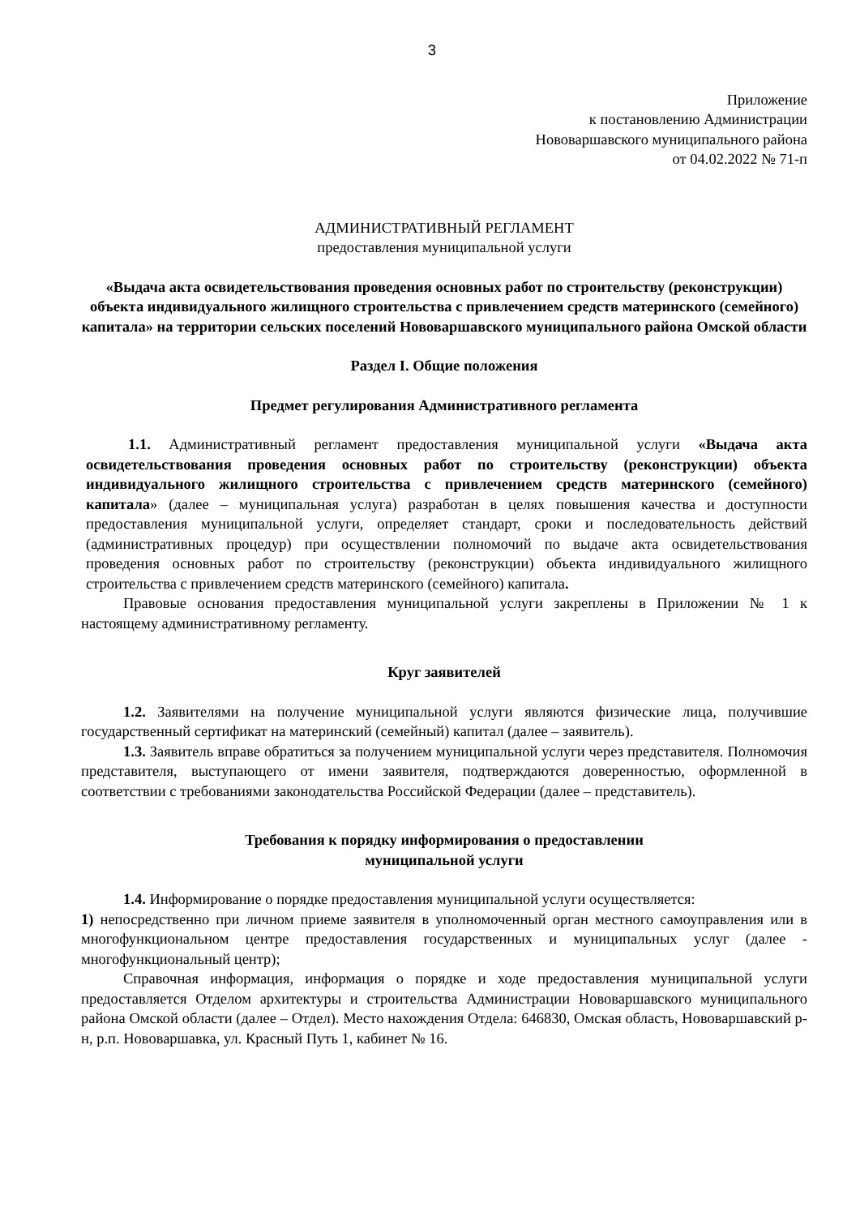3
Приложение
к постановлению Администрации
Нововаршавского муниципального района
от 04.02.2022 № 71-п
АДМИНИСТРАТИВНЫЙ РЕГЛАМЕНТ
предоставления муниципальной услуги
«Выдача акта освидетельствования проведения основных работ по строительству (реконструкции) объекта индивидуального жилищного строительства с привлечением средств материнского (семейного) капитала» на территории сельских поселений Нововаршавского муниципального района Омской области
Раздел I. Общие положения
Предмет регулирования Административного регламента
1.1. Административный регламент предоставления муниципальной услуги «Выдача акта освидетельствования проведения основных работ по строительству (реконструкции) объекта индивидуального жилищного строительства с привлечением средств материнского (семейного) капитала» (далее – муниципальная услуга) разработан в целях повышения качества и доступности предоставления муниципальной услуги, определяет стандарт, сроки и последовательность действий (административных процедур) при осуществлении полномочий по выдаче акта освидетельствования проведения основных работ по строительству (реконструкции) объекта индивидуального жилищного строительства с привлечением средств материнского (семейного) капитала.
Правовые основания предоставления муниципальной услуги закреплены в Приложении № 1 к настоящему административному регламенту.
Круг заявителей
1.2. Заявителями на получение муниципальной услуги являются физические лица, получившие государственный сертификат на материнский (семейный) капитал (далее – заявитель).
1.3. Заявитель вправе обратиться за получением муниципальной услуги через представителя. Полномочия представителя, выступающего от имени заявителя, подтверждаются доверенностью, оформленной в соответствии с требованиями законодательства Российской Федерации (далее – представитель).
Требования к порядку информирования о предоставлении
муниципальной услуги
1.4. Информирование о порядке предоставления муниципальной услуги осуществляется:
1) непосредственно при личном приеме заявителя в уполномоченный орган местного самоуправления или в многофункциональном центре предоставления государственных и муниципальных услуг (далее - многофункциональный центр);
Справочная информация, информация о порядке и ходе предоставления муниципальной услуги предоставляется Отделом архитектуры и строительства Администрации Нововаршавского муниципального района Омской области (далее – Отдел). Место нахождения Отдела: 646830, Омская область, Нововаршавский р-н, р.п. Нововаршавка, ул. Красный Путь 1, кабинет № 16.